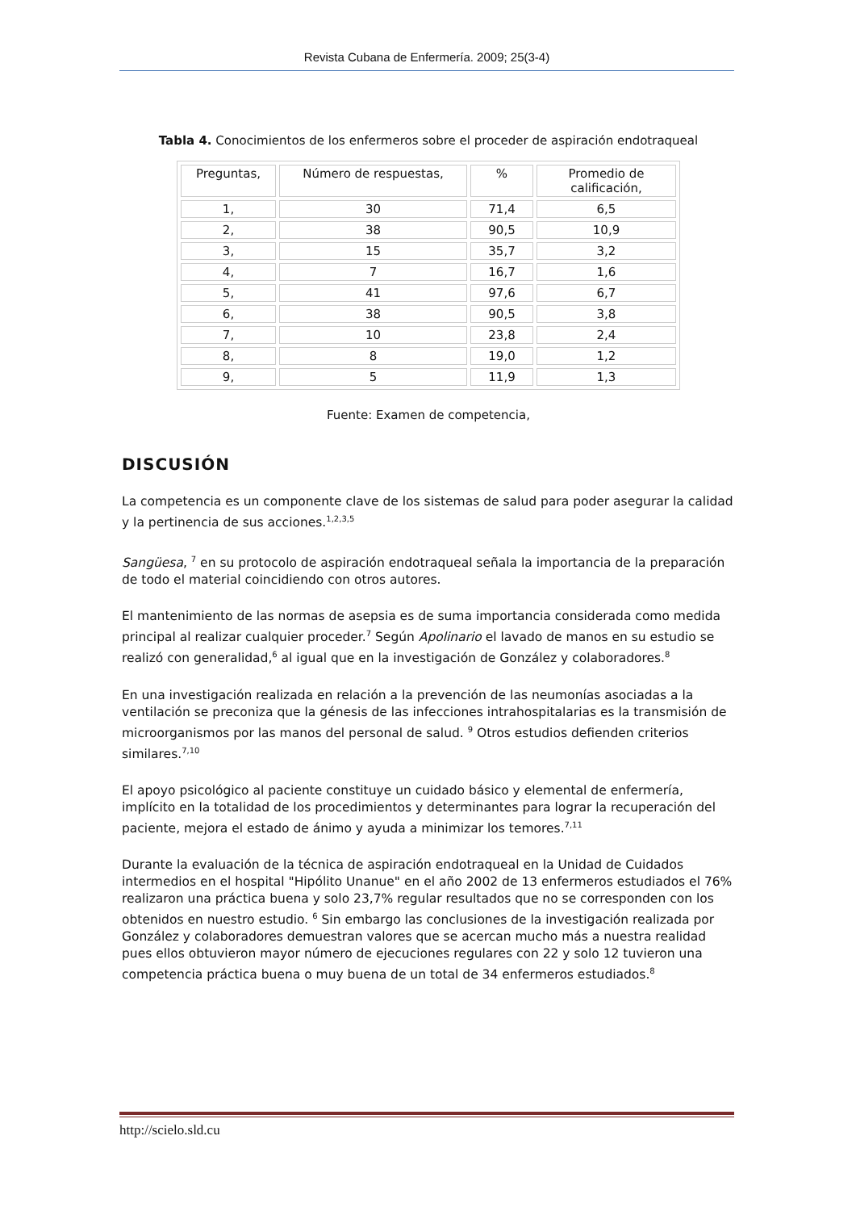Revista Cubana de Enfermería. 2009; 25(3-4)
Tabla 4. Conocimientos de los enfermeros sobre el proceder de aspiración endotraqueal
| Preguntas, | Número de respuestas, | % | Promedio de calificación, |
| --- | --- | --- | --- |
| 1, | 30 | 71,4 | 6,5 |
| 2, | 38 | 90,5 | 10,9 |
| 3, | 15 | 35,7 | 3,2 |
| 4, | 7 | 16,7 | 1,6 |
| 5, | 41 | 97,6 | 6,7 |
| 6, | 38 | 90,5 | 3,8 |
| 7, | 10 | 23,8 | 2,4 |
| 8, | 8 | 19,0 | 1,2 |
| 9, | 5 | 11,9 | 1,3 |
Fuente: Examen de competencia,
DISCUSIÓN
La competencia es un componente clave de los sistemas de salud para poder asegurar la calidad y la pertinencia de sus acciones.<sup>1,2,3,5</sup>
Sangüesa, <sup>7</sup> en su protocolo de aspiración endotraqueal señala la importancia de la preparación de todo el material coincidiendo con otros autores.
El mantenimiento de las normas de asepsia es de suma importancia considerada como medida principal al realizar cualquier proceder.<sup>7</sup> Según Apolinario el lavado de manos en su estudio se realizó con generalidad,<sup>6</sup> al igual que en la investigación de González y colaboradores.<sup>8</sup>
En una investigación realizada en relación a la prevención de las neumonías asociadas a la ventilación se preconiza que la génesis de las infecciones intrahospitalarias es la transmisión de microorganismos por las manos del personal de salud. <sup>9</sup> Otros estudios defienden criterios similares.<sup>7,10</sup>
El apoyo psicológico al paciente constituye un cuidado básico y elemental de enfermería, implícito en la totalidad de los procedimientos y determinantes para lograr la recuperación del paciente, mejora el estado de ánimo y ayuda a minimizar los temores.<sup>7,11</sup>
Durante la evaluación de la técnica de aspiración endotraqueal en la Unidad de Cuidados intermedios en el hospital "Hipólito Unanue" en el año 2002 de 13 enfermeros estudiados el 76% realizaron una práctica buena y solo 23,7% regular resultados que no se corresponden con los obtenidos en nuestro estudio. <sup>6</sup> Sin embargo las conclusiones de la investigación realizada por González y colaboradores demuestran valores que se acercan mucho más a nuestra realidad pues ellos obtuvieron mayor número de ejecuciones regulares con 22 y solo 12 tuvieron una competencia práctica buena o muy buena de un total de 34 enfermeros estudiados.<sup>8</sup>
http://scielo.sld.cu